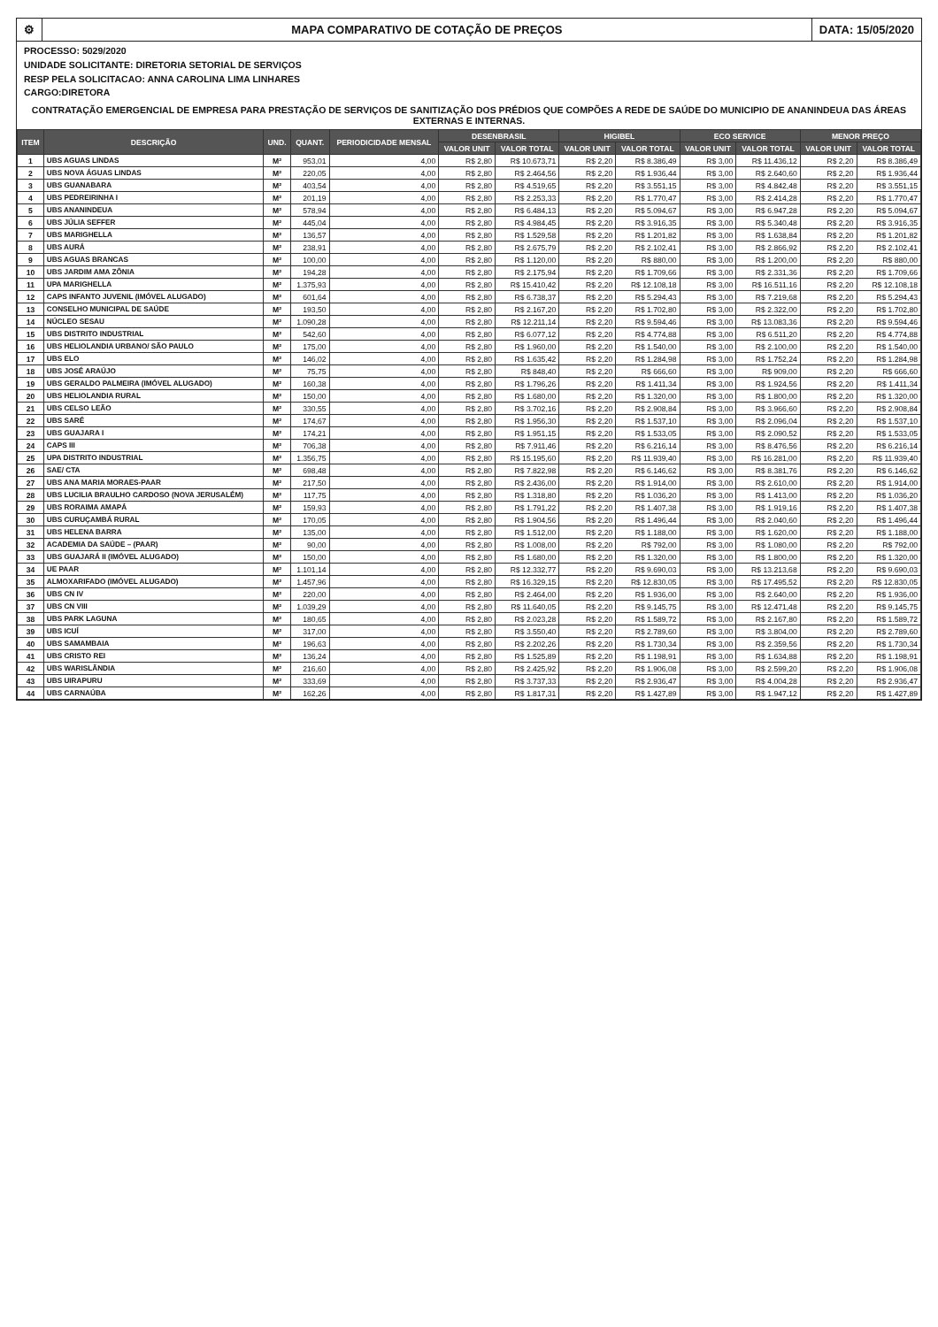⚙ MAPA COMPARATIVO DE COTAÇÃO DE PREÇOS
DATA: 15/05/2020
PROCESSO: 5029/2020
UNIDADE SOLICITANTE: DIRETORIA SETORIAL DE SERVIÇOS
RESP PELA SOLICITACAO: ANNA CAROLINA LIMA LINHARES
CARGO:DIRETORA
CONTRATAÇÃO EMERGENCIAL DE EMPRESA PARA PRESTAÇÃO DE SERVIÇOS DE SANITIZAÇÃO DOS PRÉDIOS QUE COMPÕES A REDE DE SAÚDE DO MUNICIPIO DE ANANINDEUA DAS ÁREAS EXTERNAS E INTERNAS.
| ITEM | DESCRIÇÃO | UND. | QUANT. | PERIODICIDADE MENSAL | DESENBRASIL | | HIGIBEL | | ECO SERVICE | | MENOR PREÇO | |
| --- | --- | --- | --- | --- | --- | --- | --- | --- | --- | --- | --- | --- |
| | | | | | VALOR UNIT | VALOR TOTAL | VALOR UNIT | VALOR TOTAL | VALOR UNIT | VALOR TOTAL | VALOR UNIT | VALOR TOTAL |
| 1 | UBS AGUAS LINDAS | M² | 953,01 | 4,00 | R$ 2,80 | R$ 10.673,71 | R$ 2,20 | R$ 8.386,49 | R$ 3,00 | R$ 11.436,12 | R$ 2,20 | R$ 8.386,49 |
| 2 | UBS NOVA ÁGUAS LINDAS | M² | 220,05 | 4,00 | R$ 2,80 | R$ 2.464,56 | R$ 2,20 | R$ 1.936,44 | R$ 3,00 | R$ 2.640,60 | R$ 2,20 | R$ 1.936,44 |
| 3 | UBS GUANABARA | M² | 403,54 | 4,00 | R$ 2,80 | R$ 4.519,65 | R$ 2,20 | R$ 3.551,15 | R$ 3,00 | R$ 4.842,48 | R$ 2,20 | R$ 3.551,15 |
| 4 | UBS PEDREIRINHA I | M² | 201,19 | 4,00 | R$ 2,80 | R$ 2.253,33 | R$ 2,20 | R$ 1.770,47 | R$ 3,00 | R$ 2.414,28 | R$ 2,20 | R$ 1.770,47 |
| 5 | UBS ANANINDEUA | M² | 578,94 | 4,00 | R$ 2,80 | R$ 6.484,13 | R$ 2,20 | R$ 5.094,67 | R$ 3,00 | R$ 6.947,28 | R$ 2,20 | R$ 5.094,67 |
| 6 | UBS JÚLIA SEFFER | M² | 445,04 | 4,00 | R$ 2,80 | R$ 4.984,45 | R$ 2,20 | R$ 3.916,35 | R$ 3,00 | R$ 5.340,48 | R$ 2,20 | R$ 3.916,35 |
| 7 | UBS MARIGHELLA | M² | 136,57 | 4,00 | R$ 2,80 | R$ 1.529,58 | R$ 2,20 | R$ 1.201,82 | R$ 3,00 | R$ 1.638,84 | R$ 2,20 | R$ 1.201,82 |
| 8 | UBS AURÁ | M² | 238,91 | 4,00 | R$ 2,80 | R$ 2.675,79 | R$ 2,20 | R$ 2.102,41 | R$ 3,00 | R$ 2.866,92 | R$ 2,20 | R$ 2.102,41 |
| 9 | UBS AGUAS BRANCAS | M² | 100,00 | 4,00 | R$ 2,80 | R$ 1.120,00 | R$ 2,20 | R$ 880,00 | R$ 3,00 | R$ 1.200,00 | R$ 2,20 | R$ 880,00 |
| 10 | UBS JARDIM AMA ZÔNIA | M² | 194,28 | 4,00 | R$ 2,80 | R$ 2.175,94 | R$ 2,20 | R$ 1.709,66 | R$ 3,00 | R$ 2.331,36 | R$ 2,20 | R$ 1.709,66 |
| 11 | UPA MARIGHELLA | M² | 1.375,93 | 4,00 | R$ 2,80 | R$ 15.410,42 | R$ 2,20 | R$ 12.108,18 | R$ 3,00 | R$ 16.511,16 | R$ 2,20 | R$ 12.108,18 |
| 12 | CAPS INFANTO JUVENIL (IMÓVEL ALUGADO) | M² | 601,64 | 4,00 | R$ 2,80 | R$ 6.738,37 | R$ 2,20 | R$ 5.294,43 | R$ 3,00 | R$ 7.219,68 | R$ 2,20 | R$ 5.294,43 |
| 13 | CONSELHO MUNICIPAL DE SAÚDE | M² | 193,50 | 4,00 | R$ 2,80 | R$ 2.167,20 | R$ 2,20 | R$ 1.702,80 | R$ 3,00 | R$ 2.322,00 | R$ 2,20 | R$ 1.702,80 |
| 14 | NÚCLEO SESAU | M² | 1.090,28 | 4,00 | R$ 2,80 | R$ 12.211,14 | R$ 2,20 | R$ 9.594,46 | R$ 3,00 | R$ 13.083,36 | R$ 2,20 | R$ 9.594,46 |
| 15 | UBS DISTRITO INDUSTRIAL | M² | 542,60 | 4,00 | R$ 2,80 | R$ 6.077,12 | R$ 2,20 | R$ 4.774,88 | R$ 3,00 | R$ 6.511,20 | R$ 2,20 | R$ 4.774,88 |
| 16 | UBS HELIOLANDIA URBANO/ SÃO PAULO | M² | 175,00 | 4,00 | R$ 2,80 | R$ 1.960,00 | R$ 2,20 | R$ 1.540,00 | R$ 3,00 | R$ 2.100,00 | R$ 2,20 | R$ 1.540,00 |
| 17 | UBS ELO | M² | 146,02 | 4,00 | R$ 2,80 | R$ 1.635,42 | R$ 2,20 | R$ 1.284,98 | R$ 3,00 | R$ 1.752,24 | R$ 2,20 | R$ 1.284,98 |
| 18 | UBS JOSÉ ARAÚJO | M² | 75,75 | 4,00 | R$ 2,80 | R$ 848,40 | R$ 2,20 | R$ 666,60 | R$ 3,00 | R$ 909,00 | R$ 2,20 | R$ 666,60 |
| 19 | UBS GERALDO PALMEIRA (IMÓVEL ALUGADO) | M² | 160,38 | 4,00 | R$ 2,80 | R$ 1.796,26 | R$ 2,20 | R$ 1.411,34 | R$ 3,00 | R$ 1.924,56 | R$ 2,20 | R$ 1.411,34 |
| 20 | UBS HELIOLANDIA RURAL | M² | 150,00 | 4,00 | R$ 2,80 | R$ 1.680,00 | R$ 2,20 | R$ 1.320,00 | R$ 3,00 | R$ 1.800,00 | R$ 2,20 | R$ 1.320,00 |
| 21 | UBS CELSO LEÃO | M² | 330,55 | 4,00 | R$ 2,80 | R$ 3.702,16 | R$ 2,20 | R$ 2.908,84 | R$ 3,00 | R$ 3.966,60 | R$ 2,20 | R$ 2.908,84 |
| 22 | UBS SARÉ | M² | 174,67 | 4,00 | R$ 2,80 | R$ 1.956,30 | R$ 2,20 | R$ 1.537,10 | R$ 3,00 | R$ 2.096,04 | R$ 2,20 | R$ 1.537,10 |
| 23 | UBS GUAJARA I | M² | 174,21 | 4,00 | R$ 2,80 | R$ 1.951,15 | R$ 2,20 | R$ 1.533,05 | R$ 3,00 | R$ 2.090,52 | R$ 2,20 | R$ 1.533,05 |
| 24 | CAPS III | M² | 706,38 | 4,00 | R$ 2,80 | R$ 7.911,46 | R$ 2,20 | R$ 6.216,14 | R$ 3,00 | R$ 8.476,56 | R$ 2,20 | R$ 6.216,14 |
| 25 | UPA DISTRITO INDUSTRIAL | M² | 1.356,75 | 4,00 | R$ 2,80 | R$ 15.195,60 | R$ 2,20 | R$ 11.939,40 | R$ 3,00 | R$ 16.281,00 | R$ 2,20 | R$ 11.939,40 |
| 26 | SAE/ CTA | M² | 698,48 | 4,00 | R$ 2,80 | R$ 7.822,98 | R$ 2,20 | R$ 6.146,62 | R$ 3,00 | R$ 8.381,76 | R$ 2,20 | R$ 6.146,62 |
| 27 | UBS ANA MARIA MORAES-PAAR | M² | 217,50 | 4,00 | R$ 2,80 | R$ 2.436,00 | R$ 2,20 | R$ 1.914,00 | R$ 3,00 | R$ 2.610,00 | R$ 2,20 | R$ 1.914,00 |
| 28 | UBS LUCILIA BRAULHO CARDOSO (NOVA JERUSALÉM) | M² | 117,75 | 4,00 | R$ 2,80 | R$ 1.318,80 | R$ 2,20 | R$ 1.036,20 | R$ 3,00 | R$ 1.413,00 | R$ 2,20 | R$ 1.036,20 |
| 29 | UBS RORAIMA AMAPÁ | M² | 159,93 | 4,00 | R$ 2,80 | R$ 1.791,22 | R$ 2,20 | R$ 1.407,38 | R$ 3,00 | R$ 1.919,16 | R$ 2,20 | R$ 1.407,38 |
| 30 | UBS CURUÇAMBÁ RURAL | M² | 170,05 | 4,00 | R$ 2,80 | R$ 1.904,56 | R$ 2,20 | R$ 1.496,44 | R$ 3,00 | R$ 2.040,60 | R$ 2,20 | R$ 1.496,44 |
| 31 | UBS HELENA BARRA | M² | 135,00 | 4,00 | R$ 2,80 | R$ 1.512,00 | R$ 2,20 | R$ 1.188,00 | R$ 3,00 | R$ 1.620,00 | R$ 2,20 | R$ 1.188,00 |
| 32 | ACADEMIA DA SAÚDE – (PAAR) | M² | 90,00 | 4,00 | R$ 2,80 | R$ 1.008,00 | R$ 2,20 | R$ 792,00 | R$ 3,00 | R$ 1.080,00 | R$ 2,20 | R$ 792,00 |
| 33 | UBS GUAJARÁ II (IMÓVEL ALUGADO) | M² | 150,00 | 4,00 | R$ 2,80 | R$ 1.680,00 | R$ 2,20 | R$ 1.320,00 | R$ 3,00 | R$ 1.800,00 | R$ 2,20 | R$ 1.320,00 |
| 34 | UE PAAR | M² | 1.101,14 | 4,00 | R$ 2,80 | R$ 12.332,77 | R$ 2,20 | R$ 9.690,03 | R$ 3,00 | R$ 13.213,68 | R$ 2,20 | R$ 9.690,03 |
| 35 | ALMOXARIFADO (IMÓVEL ALUGADO) | M² | 1.457,96 | 4,00 | R$ 2,80 | R$ 16.329,15 | R$ 2,20 | R$ 12.830,05 | R$ 3,00 | R$ 17.495,52 | R$ 2,20 | R$ 12.830,05 |
| 36 | UBS CN IV | M² | 220,00 | 4,00 | R$ 2,80 | R$ 2.464,00 | R$ 2,20 | R$ 1.936,00 | R$ 3,00 | R$ 2.640,00 | R$ 2,20 | R$ 1.936,00 |
| 37 | UBS CN VIII | M² | 1.039,29 | 4,00 | R$ 2,80 | R$ 11.640,05 | R$ 2,20 | R$ 9.145,75 | R$ 3,00 | R$ 12.471,48 | R$ 2,20 | R$ 9.145,75 |
| 38 | UBS PARK LAGUNA | M² | 180,65 | 4,00 | R$ 2,80 | R$ 2.023,28 | R$ 2,20 | R$ 1.589,72 | R$ 3,00 | R$ 2.167,80 | R$ 2,20 | R$ 1.589,72 |
| 39 | UBS ICUÍ | M² | 317,00 | 4,00 | R$ 2,80 | R$ 3.550,40 | R$ 2,20 | R$ 2.789,60 | R$ 3,00 | R$ 3.804,00 | R$ 2,20 | R$ 2.789,60 |
| 40 | UBS SAMAMBAIA | M² | 196,63 | 4,00 | R$ 2,80 | R$ 2.202,26 | R$ 2,20 | R$ 1.730,34 | R$ 3,00 | R$ 2.359,56 | R$ 2,20 | R$ 1.730,34 |
| 41 | UBS CRISTO REI | M² | 136,24 | 4,00 | R$ 2,80 | R$ 1.525,89 | R$ 2,20 | R$ 1.198,91 | R$ 3,00 | R$ 1.634,88 | R$ 2,20 | R$ 1.198,91 |
| 42 | UBS WARISLÂNDIA | M² | 216,60 | 4,00 | R$ 2,80 | R$ 2.425,92 | R$ 2,20 | R$ 1.906,08 | R$ 3,00 | R$ 2.599,20 | R$ 2,20 | R$ 1.906,08 |
| 43 | UBS UIRAPURU | M² | 333,69 | 4,00 | R$ 2,80 | R$ 3.737,33 | R$ 2,20 | R$ 2.936,47 | R$ 3,00 | R$ 4.004,28 | R$ 2,20 | R$ 2.936,47 |
| 44 | UBS CARNAÚBA | M² | 162,26 | 4,00 | R$ 2,80 | R$ 1.817,31 | R$ 2,20 | R$ 1.427,89 | R$ 3,00 | R$ 1.947,12 | R$ 2,20 | R$ 1.427,89 |